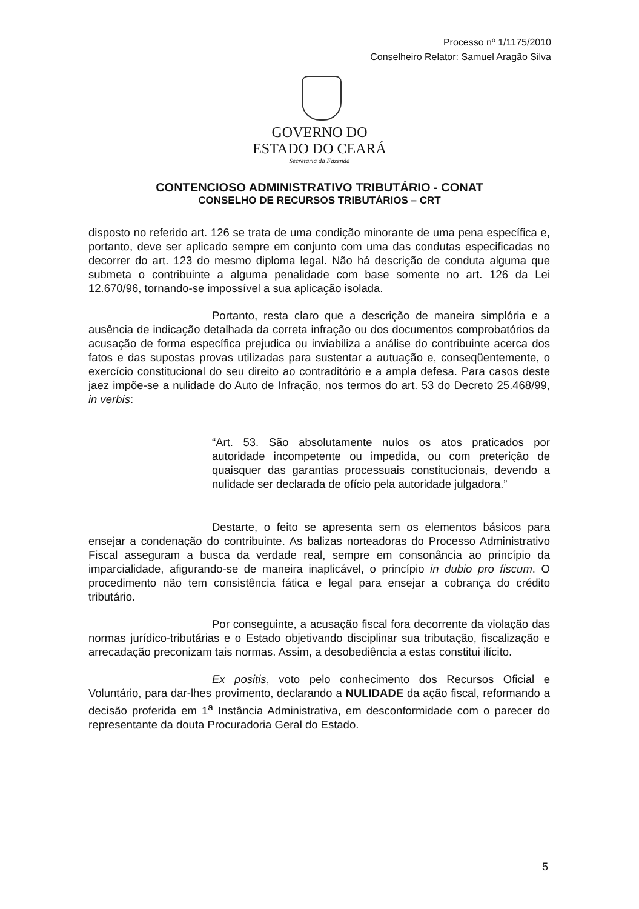Processo nº 1/1175/2010
Conselheiro Relator: Samuel Aragão Silva
GOVERNO DO
ESTADO DO CEARÁ
Secretaria da Fazenda
CONTENCIOSO ADMINISTRATIVO TRIBUTÁRIO - CONAT
CONSELHO DE RECURSOS TRIBUTÁRIOS – CRT
disposto no referido art. 126 se trata de uma condição minorante de uma pena específica e, portanto, deve ser aplicado sempre em conjunto com uma das condutas especificadas no decorrer do art. 123 do mesmo diploma legal. Não há descrição de conduta alguma que submeta o contribuinte a alguma penalidade com base somente no art. 126 da Lei 12.670/96, tornando-se impossível a sua aplicação isolada.
Portanto, resta claro que a descrição de maneira simplória e a ausência de indicação detalhada da correta infração ou dos documentos comprobatórios da acusação de forma específica prejudica ou inviabiliza a análise do contribuinte acerca dos fatos e das supostas provas utilizadas para sustentar a autuação e, conseqüentemente, o exercício constitucional do seu direito ao contraditório e a ampla defesa. Para casos deste jaez impõe-se a nulidade do Auto de Infração, nos termos do art. 53 do Decreto 25.468/99, in verbis:
“Art. 53. São absolutamente nulos os atos praticados por autoridade incompetente ou impedida, ou com preterição de quaisquer das garantias processuais constitucionais, devendo a nulidade ser declarada de ofício pela autoridade julgadora.”
Destarte, o feito se apresenta sem os elementos básicos para ensejar a condenação do contribuinte. As balizas norteadoras do Processo Administrativo Fiscal asseguram a busca da verdade real, sempre em consonância ao princípio da imparcialidade, afigurando-se de maneira inaplicável, o princípio in dubio pro fiscum. O procedimento não tem consistência fática e legal para ensejar a cobrança do crédito tributário.
Por conseguinte, a acusação fiscal fora decorrente da violação das normas jurídico-tributárias e o Estado objetivando disciplinar sua tributação, fiscalização e arrecadação preconizam tais normas. Assim, a desobediência a estas constitui ilícito.
Ex positis, voto pelo conhecimento dos Recursos Oficial e Voluntário, para dar-lhes provimento, declarando a NULIDADE da ação fiscal, reformando a decisão proferida em 1<sup>a</sup> Instância Administrativa, em desconformidade com o parecer do representante da douta Procuradoria Geral do Estado.
5